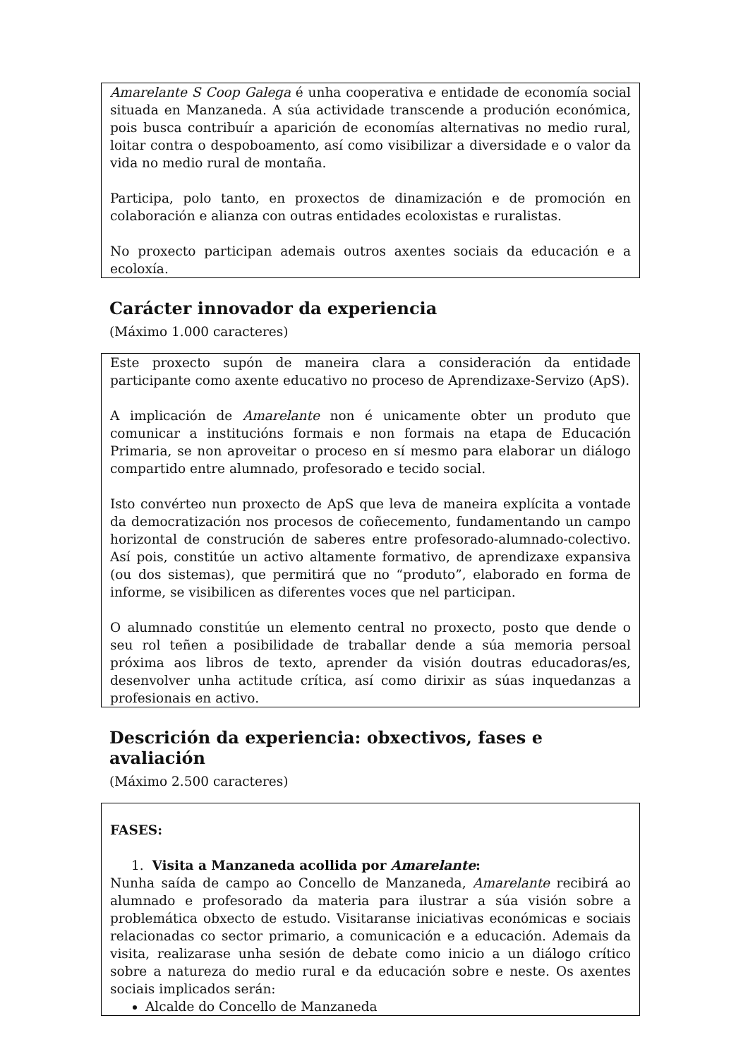Amarelante S Coop Galega é unha cooperativa e entidade de economía social situada en Manzaneda. A súa actividade transcende a produción económica, pois busca contribuír a aparición de economías alternativas no medio rural, loitar contra o despoboamento, así como visibilizar a diversidade e o valor da vida no medio rural de montaña.
Participa, polo tanto, en proxectos de dinamización e de promoción en colaboración e alianza con outras entidades ecoloxistas e ruralistas.
No proxecto participan ademais outros axentes sociais da educación e a ecoloxía.
Carácter innovador da experiencia
(Máximo 1.000 caracteres)
Este proxecto supón de maneira clara a consideración da entidade participante como axente educativo no proceso de Aprendizaxe-Servizo (ApS).
A implicación de Amarelante non é unicamente obter un produto que comunicar a institucións formais e non formais na etapa de Educación Primaria, se non aproveitar o proceso en sí mesmo para elaborar un diálogo compartido entre alumnado, profesorado e tecido social.
Isto convérteo nun proxecto de ApS que leva de maneira explícita a vontade da democratización nos procesos de coñecemento, fundamentando un campo horizontal de construción de saberes entre profesorado-alumnado-colectivo. Así pois, constitúe un activo altamente formativo, de aprendizaxe expansiva (ou dos sistemas), que permitirá que no “produto”, elaborado en forma de informe, se visibilicen as diferentes voces que nel participan.
O alumnado constitúe un elemento central no proxecto, posto que dende o seu rol teñen a posibilidade de traballar dende a súa memoria persoal próxima aos libros de texto, aprender da visión doutras educadoras/es, desenvolver unha actitude crítica, así como dirixir as súas inquedanzas a profesionais en activo.
Descrición da experiencia: obxectivos, fases e avaliación
(Máximo 2.500 caracteres)
FASES:
1. Visita a Manzaneda acollida por Amarelante:
Nunha saída de campo ao Concello de Manzaneda, Amarelante recibirá ao alumnado e profesorado da materia para ilustrar a súa visión sobre a problemática obxecto de estudo. Visitaranse iniciativas económicas e sociais relacionadas co sector primario, a comunicación e a educación. Ademais da visita, realizarase unha sesión de debate como inicio a un diálogo crítico sobre a natureza do medio rural e da educación sobre e neste. Os axentes sociais implicados serán:
Alcalde do Concello de Manzaneda